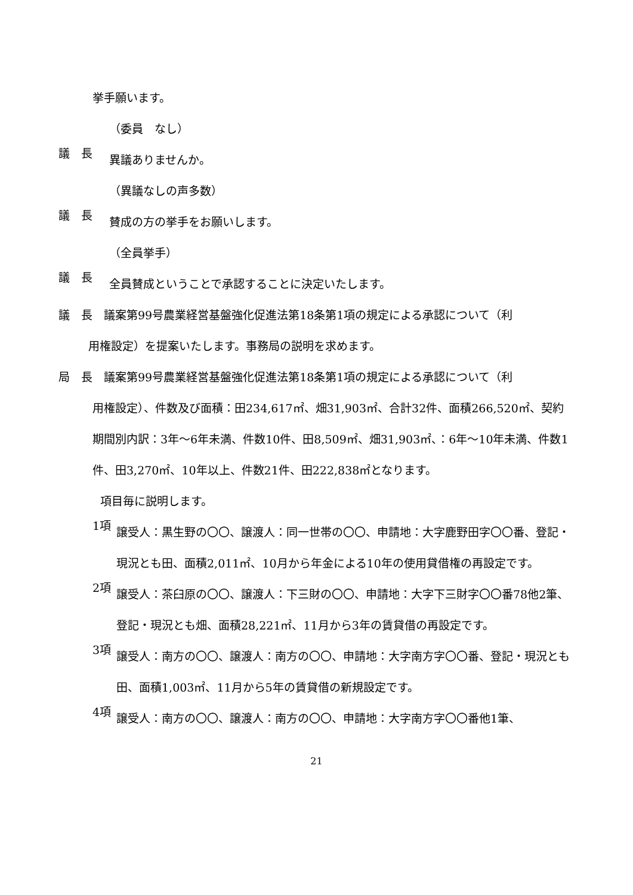挙手願います。
（委員　なし）
議　長
異議ありませんか。
（異議なしの声多数）
議　長
賛成の方の挙手をお願いします。
（全員挙手）
議　長
全員賛成ということで承認することに決定いたします。
議　長　議案第99号農業経営基盤強化促進法第18条第1項の規定による承認について（利
用権設定）を提案いたします。事務局の説明を求めます。
局　長　議案第99号農業経営基盤強化促進法第18条第1項の規定による承認について（利
用権設定）、件数及び面積：田234,617㎡、畑31,903㎡、合計32件、面積266,520㎡、契約期間別内訳：3年～6年未満、件数10件、田8,509㎡、畑31,903㎡、：6年～10年未満、件数1件、田3,270㎡、10年以上、件数21件、田222,838㎡となります。
項目毎に説明します。
1項
譲受人：黒生野の〇〇、譲渡人：同一世帯の〇〇、申請地：大字鹿野田字〇〇番、登記・現況とも田、面積2,011㎡、10月から年金による10年の使用貸借権の再設定です。
2項
譲受人：茶臼原の〇〇、譲渡人：下三財の〇〇、申請地：大字下三財字〇〇番78他2筆、登記・現況とも畑、面積28,221㎡、11月から3年の賃貸借の再設定です。
3項
譲受人：南方の〇〇、譲渡人：南方の〇〇、申請地：大字南方字〇〇番、登記・現況とも田、面積1,003㎡、11月から5年の賃貸借の新規設定です。
4項
譲受人：南方の〇〇、譲渡人：南方の〇〇、申請地：大字南方字〇〇番他1筆、
21